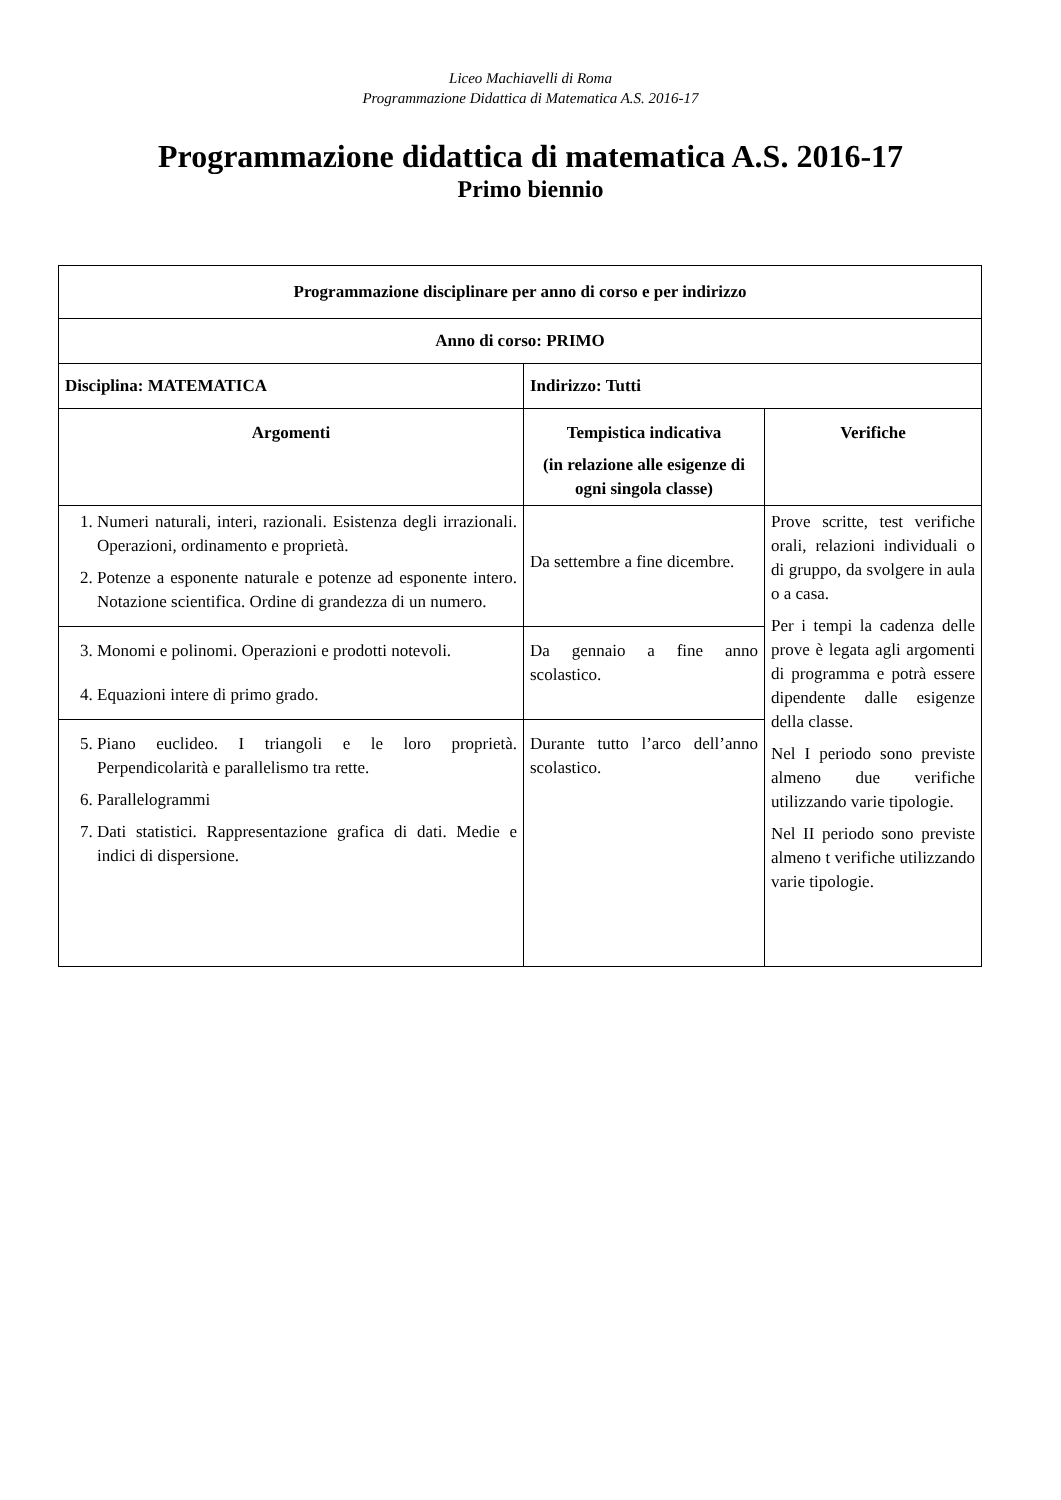Liceo Machiavelli di Roma
Programmazione Didattica di Matematica A.S. 2016-17
Programmazione didattica di matematica A.S. 2016-17
Primo biennio
| Programmazione disciplinare per anno di corso e per indirizzo | | |
| --- | --- | --- |
| Anno di corso: PRIMO | | |
| Disciplina: MATEMATICA | Indirizzo: Tutti | |
| Argomenti | Tempistica indicativa (in relazione alle esigenze di ogni singola classe) | Verifiche |
| 1. Numeri naturali, interi, razionali. Esistenza degli irrazionali. Operazioni, ordinamento e proprietà. 2. Potenze a esponente naturale e potenze ad esponente intero. Notazione scientifica. Ordine di grandezza di un numero. | Da settembre a fine dicembre. | Prove scritte, test verifiche orali, relazioni individuali o di gruppo, da svolgere in aula o a casa. Per i tempi la cadenza delle prove è legata agli argomenti di programma e potrà essere dipendente dalle esigenze della classe. Nel I periodo sono previste almeno due verifiche utilizzando varie tipologie. Nel II periodo sono previste almeno t verifiche utilizzando varie tipologie. |
| 3. Monomi e polinomi. Operazioni e prodotti notevoli. 4. Equazioni intere di primo grado. | Da gennaio a fine anno scolastico. | |
| 5. Piano euclideo. I triangoli e le loro proprietà. Perpendicolarità e parallelismo tra rette. 6. Parallelogrammi 7. Dati statistici. Rappresentazione grafica di dati. Medie e indici di dispersione. | Durante tutto l’arco dell’anno scolastico. | |